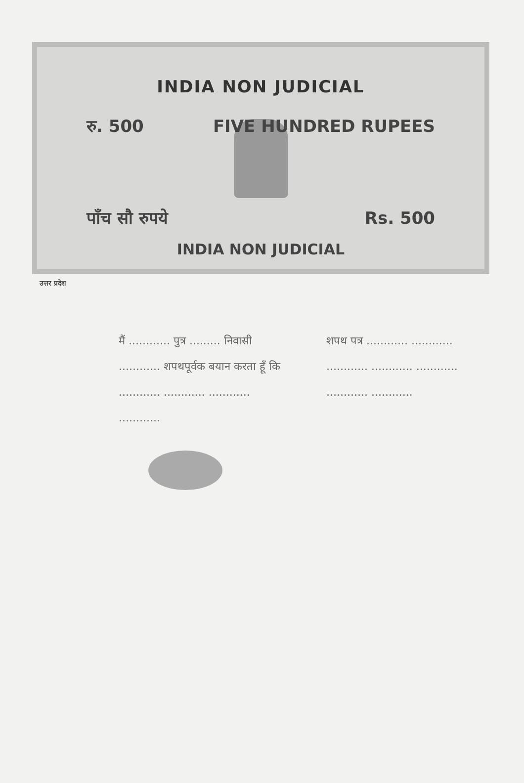INDIA NON JUDICIAL
रु. 500 FIVE HUNDRED RUPEES
पाँच सौ रुपये Rs. 500
INDIA NON JUDICIAL
उत्तर प्रदेश
मैं ............ पुत्र ......... निवासी ............ शपथपूर्वक बयान करता हूँ कि ............ ............ ............ ............
शपथ पत्र ............ ............ ............ ............ ............ ............ ............